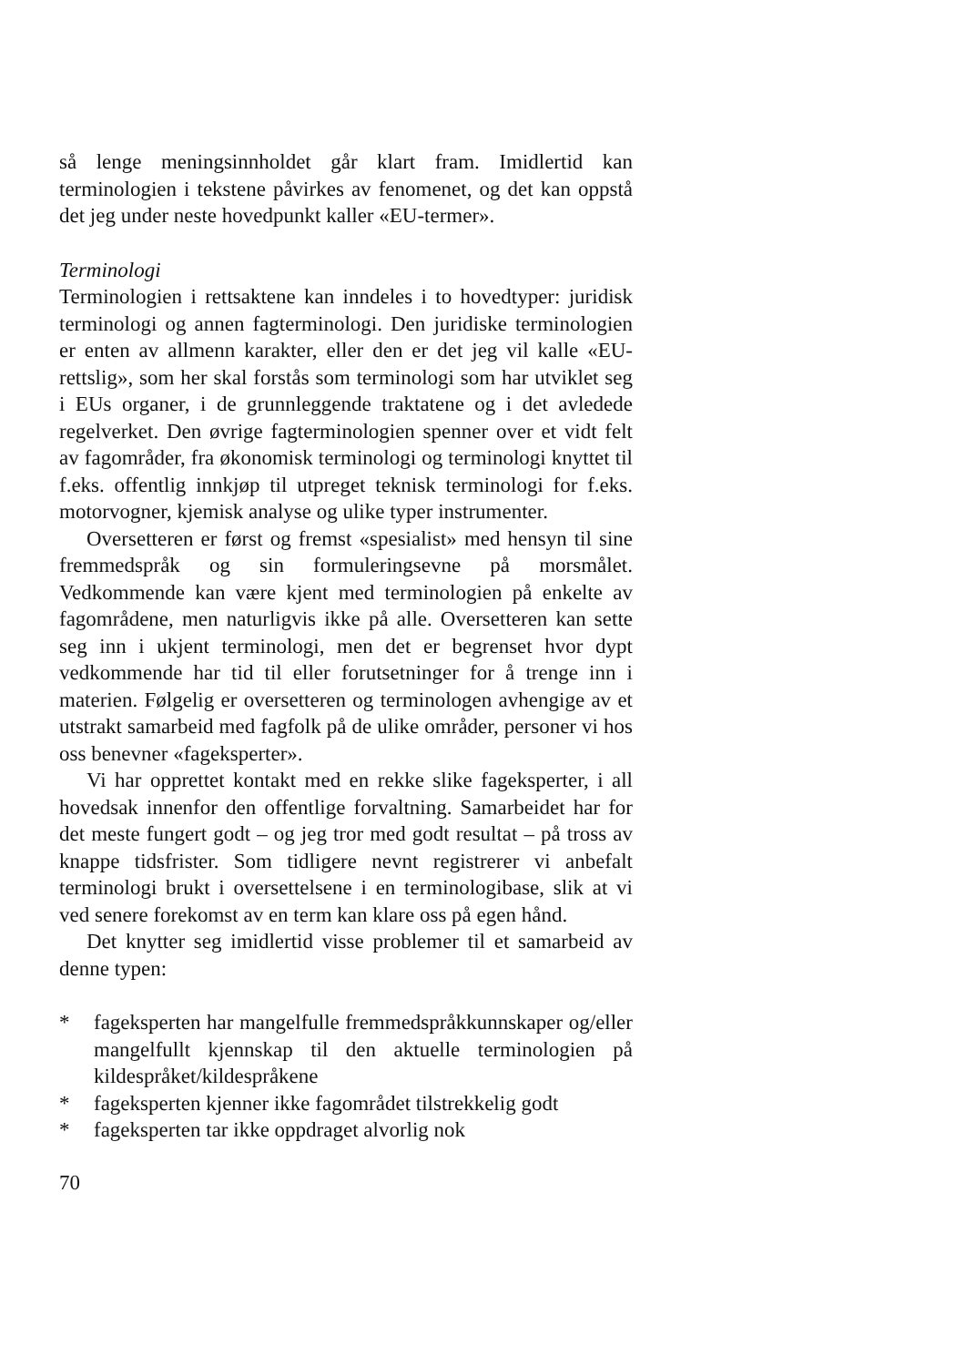så lenge meningsinnholdet går klart fram. Imidlertid kan terminologien i tekstene påvirkes av fenomenet, og det kan oppstå det jeg under neste hovedpunkt kaller «EU-termer».
Terminologi
Terminologien i rettsaktene kan inndeles i to hovedtyper: juridisk terminologi og annen fagterminologi. Den juridiske terminologien er enten av allmenn karakter, eller den er det jeg vil kalle «EU-rettslig», som her skal forstås som terminologi som har utviklet seg i EUs organer, i de grunnleggende traktatene og i det avledede regelverket. Den øvrige fagterminologien spenner over et vidt felt av fagområder, fra økonomisk terminologi og terminologi knyttet til f.eks. offentlig innkjøp til utpreget teknisk terminologi for f.eks. motorvogner, kjemisk analyse og ulike typer instrumenter.
Oversetteren er først og fremst «spesialist» med hensyn til sine fremmedspråk og sin formuleringsevne på morsmålet. Vedkommende kan være kjent med terminologien på enkelte av fagområdene, men naturligvis ikke på alle. Oversetteren kan sette seg inn i ukjent terminologi, men det er begrenset hvor dypt vedkommende har tid til eller forutsetninger for å trenge inn i materien. Følgelig er oversetteren og terminologen avhengige av et utstrakt samarbeid med fagfolk på de ulike områder, personer vi hos oss benevner «fageksperter».
Vi har opprettet kontakt med en rekke slike fageksperter, i all hovedsak innenfor den offentlige forvaltning. Samarbeidet har for det meste fungert godt – og jeg tror med godt resultat – på tross av knappe tidsfrister. Som tidligere nevnt registrerer vi anbefalt terminologi brukt i oversettelsene i en terminologibase, slik at vi ved senere forekomst av en term kan klare oss på egen hånd.
Det knytter seg imidlertid visse problemer til et samarbeid av denne typen:
* fageksperten har mangelfulle fremmedspråkkunnskaper og/eller mangelfullt kjennskap til den aktuelle terminologien på kildespråket/kildespråkene
* fageksperten kjenner ikke fagområdet tilstrekkelig godt
* fageksperten tar ikke oppdraget alvorlig nok
70